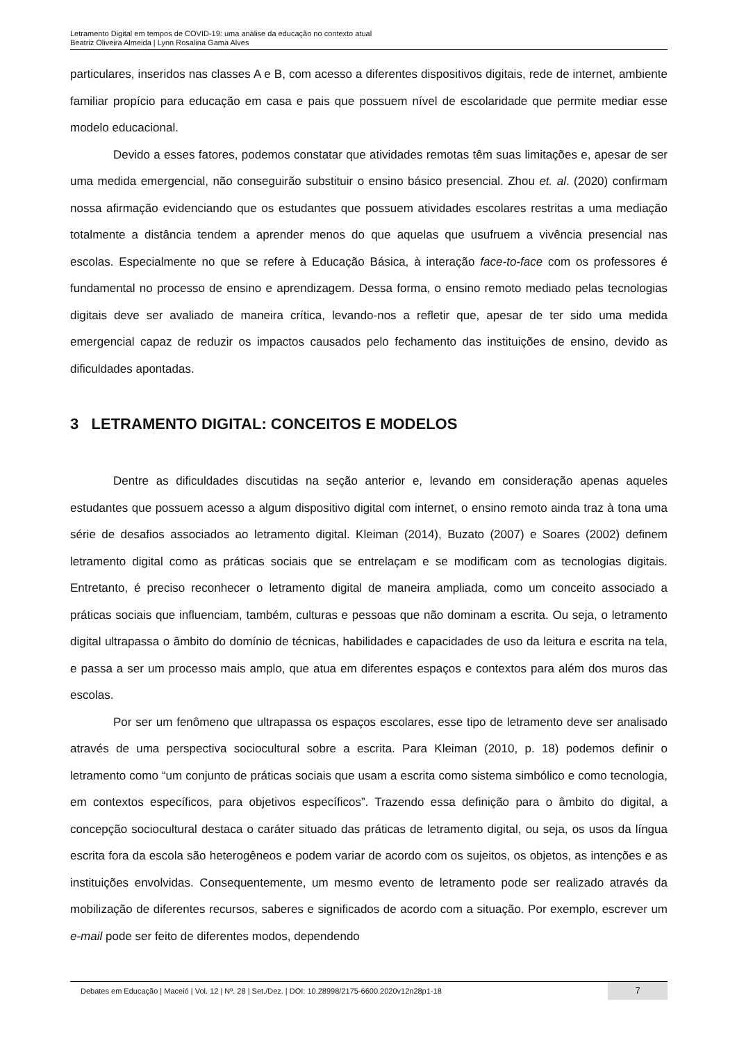Letramento Digital em tempos de COVID-19: uma análise da educação no contexto atual
Beatriz Oliveira Almeida | Lynn Rosalina Gama Alves
particulares, inseridos nas classes A e B, com acesso a diferentes dispositivos digitais, rede de internet, ambiente familiar propício para educação em casa e pais que possuem nível de escolaridade que permite mediar esse modelo educacional.
Devido a esses fatores, podemos constatar que atividades remotas têm suas limitações e, apesar de ser uma medida emergencial, não conseguirão substituir o ensino básico presencial. Zhou et. al. (2020) confirmam nossa afirmação evidenciando que os estudantes que possuem atividades escolares restritas a uma mediação totalmente a distância tendem a aprender menos do que aquelas que usufruem a vivência presencial nas escolas. Especialmente no que se refere à Educação Básica, à interação face-to-face com os professores é fundamental no processo de ensino e aprendizagem. Dessa forma, o ensino remoto mediado pelas tecnologias digitais deve ser avaliado de maneira crítica, levando-nos a refletir que, apesar de ter sido uma medida emergencial capaz de reduzir os impactos causados pelo fechamento das instituições de ensino, devido as dificuldades apontadas.
3 LETRAMENTO DIGITAL: CONCEITOS E MODELOS
Dentre as dificuldades discutidas na seção anterior e, levando em consideração apenas aqueles estudantes que possuem acesso a algum dispositivo digital com internet, o ensino remoto ainda traz à tona uma série de desafios associados ao letramento digital. Kleiman (2014), Buzato (2007) e Soares (2002) definem letramento digital como as práticas sociais que se entrelaçam e se modificam com as tecnologias digitais. Entretanto, é preciso reconhecer o letramento digital de maneira ampliada, como um conceito associado a práticas sociais que influenciam, também, culturas e pessoas que não dominam a escrita. Ou seja, o letramento digital ultrapassa o âmbito do domínio de técnicas, habilidades e capacidades de uso da leitura e escrita na tela, e passa a ser um processo mais amplo, que atua em diferentes espaços e contextos para além dos muros das escolas.
Por ser um fenômeno que ultrapassa os espaços escolares, esse tipo de letramento deve ser analisado através de uma perspectiva sociocultural sobre a escrita. Para Kleiman (2010, p. 18) podemos definir o letramento como “um conjunto de práticas sociais que usam a escrita como sistema simbólico e como tecnologia, em contextos específicos, para objetivos específicos”. Trazendo essa definição para o âmbito do digital, a concepção sociocultural destaca o caráter situado das práticas de letramento digital, ou seja, os usos da língua escrita fora da escola são heterogêneos e podem variar de acordo com os sujeitos, os objetos, as intenções e as instituições envolvidas. Consequentemente, um mesmo evento de letramento pode ser realizado através da mobilização de diferentes recursos, saberes e significados de acordo com a situação. Por exemplo, escrever um e-mail pode ser feito de diferentes modos, dependendo
Debates em Educação | Maceió | Vol. 12 | Nº. 28 | Set./Dez. | DOI: 10.28998/2175-6600.2020v12n28p1-18
7